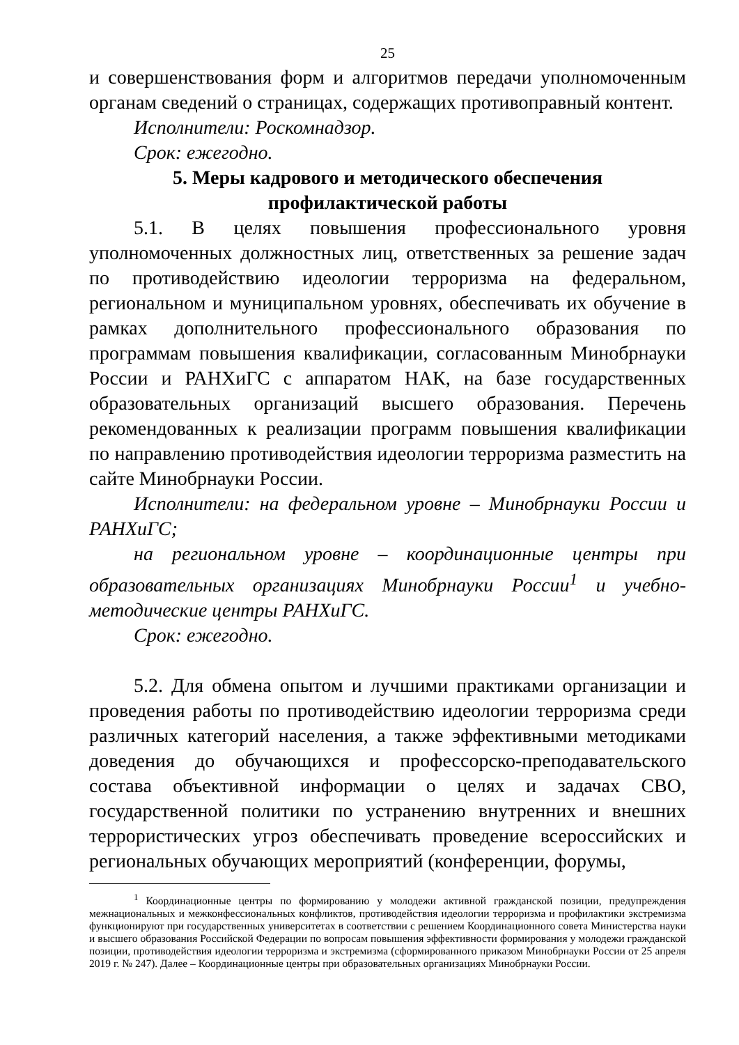25
и совершенствования форм и алгоритмов передачи уполномоченным органам сведений о страницах, содержащих противоправный контент.
Исполнители: Роскомнадзор.
Срок: ежегодно.
5. Меры кадрового и методического обеспечения
профилактической работы
5.1. В целях повышения профессионального уровня уполномоченных должностных лиц, ответственных за решение задач по противодействию идеологии терроризма на федеральном, региональном и муниципальном уровнях, обеспечивать их обучение в рамках дополнительного профессионального образования по программам повышения квалификации, согласованным Минобрнауки России и РАНХиГС с аппаратом НАК, на базе государственных образовательных организаций высшего образования. Перечень рекомендованных к реализации программ повышения квалификации по направлению противодействия идеологии терроризма разместить на сайте Минобрнауки России.
Исполнители: на федеральном уровне – Минобрнауки России и РАНХиГС;
на региональном уровне – координационные центры при образовательных организациях Минобрнауки России<sup>1</sup> и учебно-методические центры РАНХиГС.
Срок: ежегодно.
5.2. Для обмена опытом и лучшими практиками организации и проведения работы по противодействию идеологии терроризма среди различных категорий населения, а также эффективными методиками доведения до обучающихся и профессорско-преподавательского состава объективной информации о целях и задачах СВО, государственной политики по устранению внутренних и внешних террористических угроз обеспечивать проведение всероссийских и региональных обучающих мероприятий (конференции, форумы,
<sup>1</sup> Координационные центры по формированию у молодежи активной гражданской позиции, предупреждения межнациональных и межконфессиональных конфликтов, противодействия идеологии терроризма и профилактики экстремизма функционируют при государственных университетах в соответствии с решением Координационного совета Министерства науки и высшего образования Российской Федерации по вопросам повышения эффективности формирования у молодежи гражданской позиции, противодействия идеологии терроризма и экстремизма (сформированного приказом Минобрнауки России от 25 апреля 2019 г. № 247). Далее – Координационные центры при образовательных организациях Минобрнауки России.